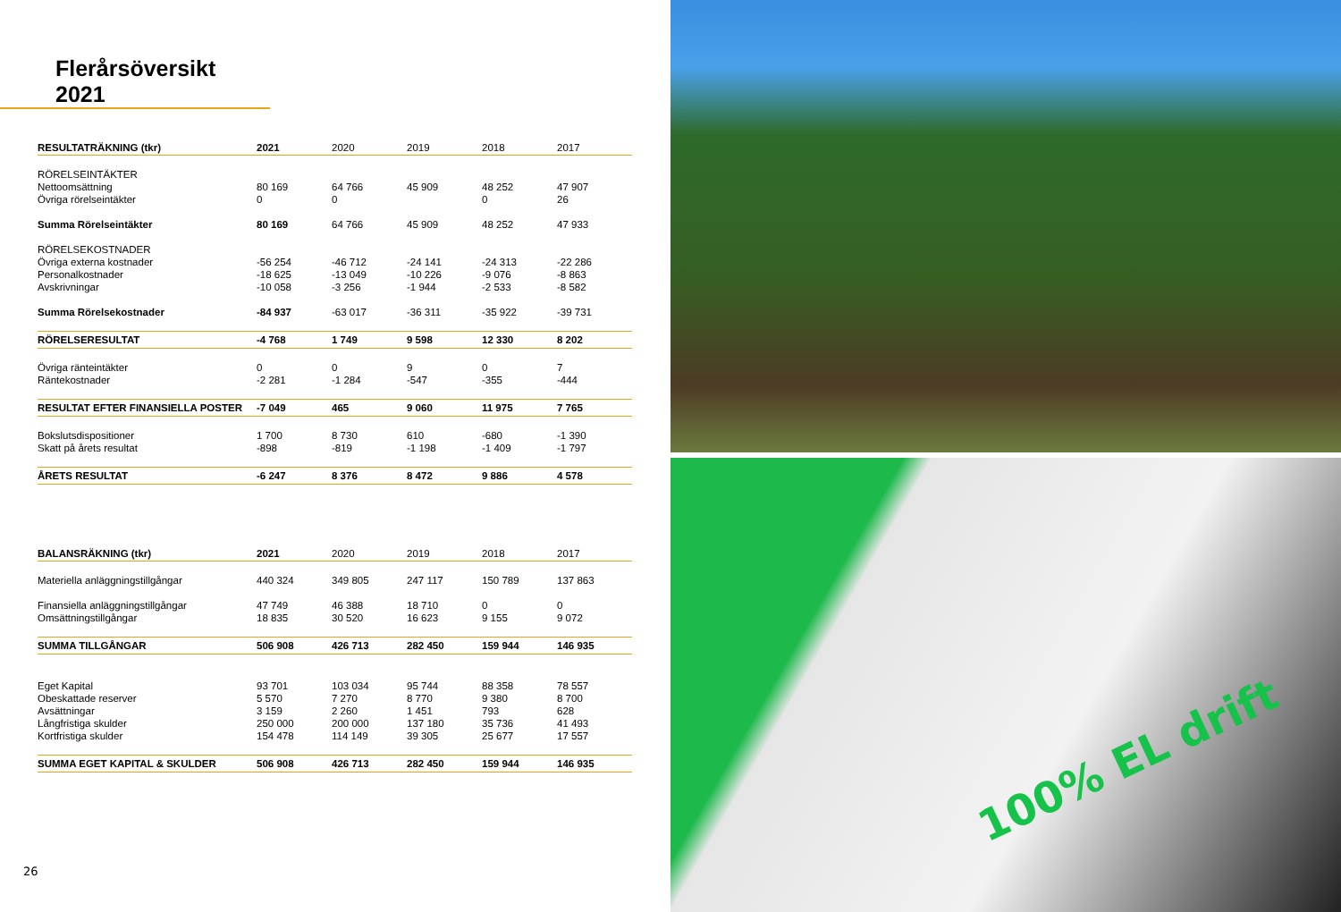Flerårsöversikt 2021
| RESULTATRÄKNING (tkr) | 2021 | 2020 | 2019 | 2018 | 2017 |
| --- | --- | --- | --- | --- | --- |
| RÖRELSEINTÄKTER | | | | | |
| Nettoomsättning | 80 169 | 64 766 | 45 909 | 48 252 | 47 907 |
| Övriga rörelseintäkter | 0 | 0 | | 0 | 26 |
| Summa Rörelseintäkter | 80 169 | 64 766 | 45 909 | 48 252 | 47 933 |
| RÖRELSEKOSTNADER | | | | | |
| Övriga externa kostnader | -56 254 | -46 712 | -24 141 | -24 313 | -22 286 |
| Personalkostnader | -18 625 | -13 049 | -10 226 | -9 076 | -8 863 |
| Avskrivningar | -10 058 | -3 256 | -1 944 | -2 533 | -8 582 |
| Summa Rörelsekostnader | -84 937 | -63 017 | -36 311 | -35 922 | -39 731 |
| RÖRELSERESULTAT | -4 768 | 1 749 | 9 598 | 12 330 | 8 202 |
| Övriga ränteintäkter | 0 | 0 | 9 | 0 | 7 |
| Räntekostnader | -2 281 | -1 284 | -547 | -355 | -444 |
| RESULTAT EFTER FINANSIELLA POSTER | -7 049 | 465 | 9 060 | 11 975 | 7 765 |
| Bokslutsdispositioner | 1 700 | 8 730 | 610 | -680 | -1 390 |
| Skatt på årets resultat | -898 | -819 | -1 198 | -1 409 | -1 797 |
| ÅRETS RESULTAT | -6 247 | 8 376 | 8 472 | 9 886 | 4 578 |
| BALANSRÄKNING (tkr) | 2021 | 2020 | 2019 | 2018 | 2017 |
| --- | --- | --- | --- | --- | --- |
| Materiella anläggningstillgångar | 440 324 | 349 805 | 247 117 | 150 789 | 137 863 |
| Finansiella anläggningstillgångar | 47 749 | 46 388 | 18 710 | 0 | 0 |
| Omsättningstillgångar | 18 835 | 30 520 | 16 623 | 9 155 | 9 072 |
| SUMMA TILLGÅNGAR | 506 908 | 426 713 | 282 450 | 159 944 | 146 935 |
| Eget Kapital | 93 701 | 103 034 | 95 744 | 88 358 | 78 557 |
| Obeskattade reserver | 5 570 | 7 270 | 8 770 | 9 380 | 8 700 |
| Avsättningar | 3 159 | 2 260 | 1 451 | 793 | 628 |
| Långfristiga skulder | 250 000 | 200 000 | 137 180 | 35 736 | 41 493 |
| Kortfristiga skulder | 154 478 | 114 149 | 39 305 | 25 677 | 17 557 |
| SUMMA EGET KAPITAL & SKULDER | 506 908 | 426 713 | 282 450 | 159 944 | 146 935 |
26
100% EL drift